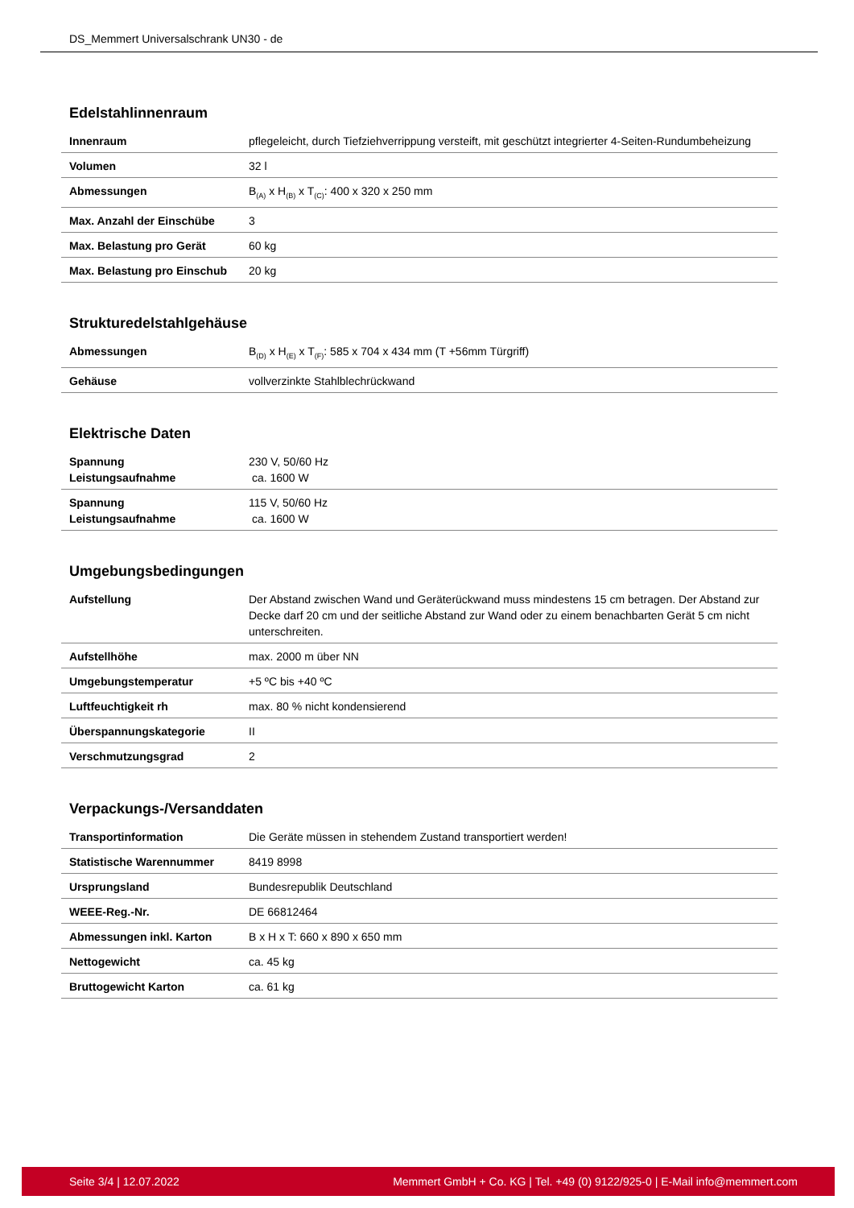DS_Memmert Universalschrank UN30 - de
Edelstahlinnenraum
| Innenraum | pflegeleicht, durch Tiefziehverrippung versteift, mit geschützt integrierter 4-Seiten-Rundumbeheizung |
| Volumen | 32 l |
| Abmessungen | B<sub>(A)</sub> x H<sub>(B)</sub> x T<sub>(C)</sub>: 400 x 320 x 250 mm |
| Max. Anzahl der Einschübe | 3 |
| Max. Belastung pro Gerät | 60 kg |
| Max. Belastung pro Einschub | 20 kg |
Strukturedelstahlgehäuse
| Abmessungen | B<sub>(D)</sub> x H<sub>(E)</sub> x T<sub>(F)</sub>: 585 x 704 x 434 mm (T +56mm Türgriff) |
| Gehäuse | vollverzinkte Stahlblechrückwand |
Elektrische Daten
| Spannung Leistungsaufnahme | 230 V, 50/60 Hz ca. 1600 W |
| Spannung Leistungsaufnahme | 115 V, 50/60 Hz ca. 1600 W |
Umgebungsbedingungen
| Aufstellung | Der Abstand zwischen Wand und Geräterückwand muss mindestens 15 cm betragen. Der Abstand zur Decke darf 20 cm und der seitliche Abstand zur Wand oder zu einem benachbarten Gerät 5 cm nicht unterschreiten. |
| Aufstellhöhe | max. 2000 m über NN |
| Umgebungstemperatur | +5 ºC bis +40 ºC |
| Luftfeuchtigkeit rh | max. 80 % nicht kondensierend |
| Überspannungskategorie | II |
| Verschmutzungsgrad | 2 |
Verpackungs-/Versanddaten
| Transportinformation | Die Geräte müssen in stehendem Zustand transportiert werden! |
| Statistische Warennummer | 8419 8998 |
| Ursprungsland | Bundesrepublik Deutschland |
| WEEE-Reg.-Nr. | DE 66812464 |
| Abmessungen inkl. Karton | B x H x T: 660 x 890 x 650 mm |
| Nettogewicht | ca. 45 kg |
| Bruttogewicht Karton | ca. 61 kg |
Seite 3/4 | 12.07.2022 Memmert GmbH + Co. KG | Tel. +49 (0) 9122/925-0 | E-Mail info@memmert.com